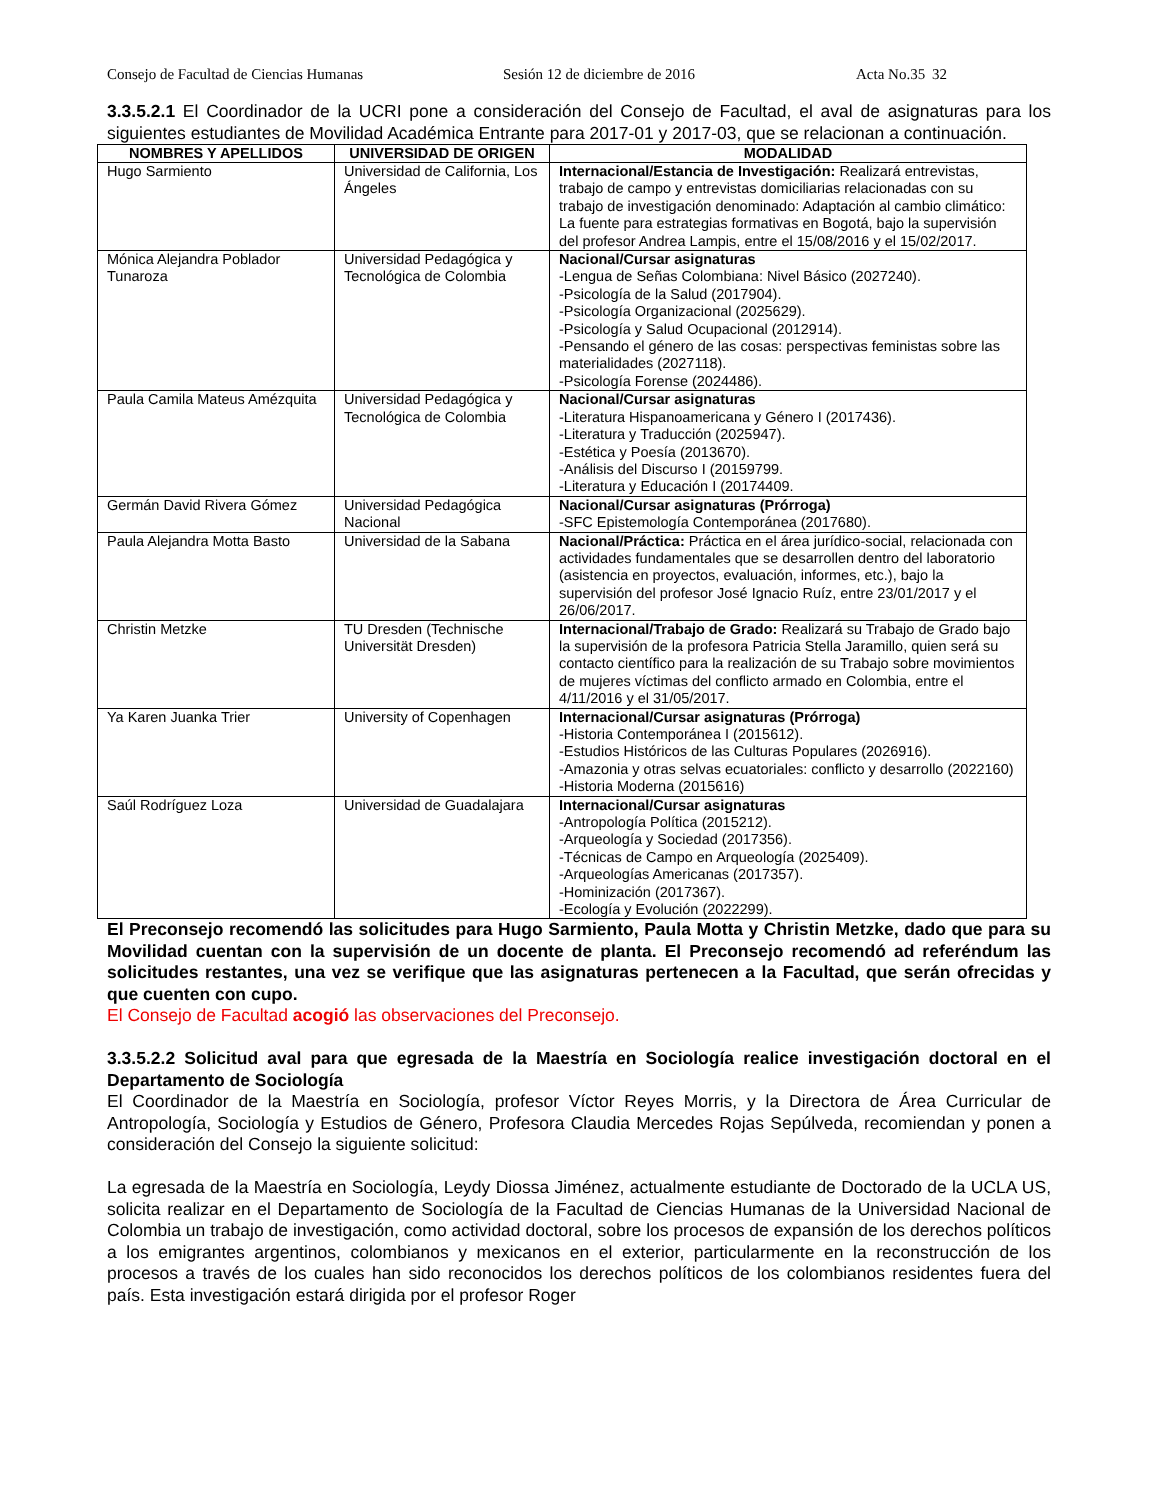Consejo de Facultad de Ciencias Humanas Sesión 12 de diciembre de 2016 Acta No.35 32
3.3.5.2.1 El Coordinador de la UCRI pone a consideración del Consejo de Facultad, el aval de asignaturas para los siguientes estudiantes de Movilidad Académica Entrante para 2017-01 y 2017-03, que se relacionan a continuación.
| NOMBRES Y APELLIDOS | UNIVERSIDAD DE ORIGEN | MODALIDAD |
| --- | --- | --- |
| Hugo Sarmiento | Universidad de California, Los Ángeles | Internacional/Estancia de Investigación: Realizará entrevistas, trabajo de campo y entrevistas domiciliarias relacionadas con su trabajo de investigación denominado: Adaptación al cambio climático: La fuente para estrategias formativas en Bogotá, bajo la supervisión del profesor Andrea Lampis, entre el 15/08/2016 y el 15/02/2017. |
| Mónica Alejandra Poblador Tunaroza | Universidad Pedagógica y Tecnológica de Colombia | Nacional/Cursar asignaturas -Lengua de Señas Colombiana: Nivel Básico (2027240). -Psicología de la Salud (2017904). -Psicología Organizacional (2025629). -Psicología y Salud Ocupacional (2012914). -Pensando el género de las cosas: perspectivas feministas sobre las materialidades (2027118). -Psicología Forense (2024486). |
| Paula Camila Mateus Amézquita | Universidad Pedagógica y Tecnológica de Colombia | Nacional/Cursar asignaturas -Literatura Hispanoamericana y Género I (2017436). -Literatura y Traducción (2025947). -Estética y Poesía (2013670). -Análisis del Discurso I (20159799. -Literatura y Educación I (20174409. |
| Germán David Rivera Gómez | Universidad Pedagógica Nacional | Nacional/Cursar asignaturas (Prórroga) -SFC Epistemología Contemporánea (2017680). |
| Paula Alejandra Motta Basto | Universidad de la Sabana | Nacional/Práctica: Práctica en el área jurídico-social, relacionada con actividades fundamentales que se desarrollen dentro del laboratorio (asistencia en proyectos, evaluación, informes, etc.), bajo la supervisión del profesor José Ignacio Ruíz, entre 23/01/2017 y el 26/06/2017. |
| Christin Metzke | TU Dresden (Technische Universität Dresden) | Internacional/Trabajo de Grado: Realizará su Trabajo de Grado bajo la supervisión de la profesora Patricia Stella Jaramillo, quien será su contacto científico para la realización de su Trabajo sobre movimientos de mujeres víctimas del conflicto armado en Colombia, entre el 4/11/2016 y el 31/05/2017. |
| Ya Karen Juanka Trier | University of Copenhagen | Internacional/Cursar asignaturas (Prórroga) -Historia Contemporánea I (2015612). -Estudios Históricos de las Culturas Populares (2026916). -Amazonia y otras selvas ecuatoriales: conflicto y desarrollo (2022160) -Historia Moderna (2015616) |
| Saúl Rodríguez Loza | Universidad de Guadalajara | Internacional/Cursar asignaturas -Antropología Política (2015212). -Arqueología y Sociedad (2017356). -Técnicas de Campo en Arqueología (2025409). -Arqueologías Americanas (2017357). -Hominización (2017367). -Ecología y Evolución (2022299). |
El Preconsejo recomendó las solicitudes para Hugo Sarmiento, Paula Motta y Christin Metzke, dado que para su Movilidad cuentan con la supervisión de un docente de planta. El Preconsejo recomendó ad referéndum las solicitudes restantes, una vez se verifique que las asignaturas pertenecen a la Facultad, que serán ofrecidas y que cuenten con cupo.
El Consejo de Facultad acogió las observaciones del Preconsejo.
3.3.5.2.2 Solicitud aval para que egresada de la Maestría en Sociología realice investigación doctoral en el Departamento de Sociología
El Coordinador de la Maestría en Sociología, profesor Víctor Reyes Morris, y la Directora de Área Curricular de Antropología, Sociología y Estudios de Género, Profesora Claudia Mercedes Rojas Sepúlveda, recomiendan y ponen a consideración del Consejo la siguiente solicitud:
La egresada de la Maestría en Sociología, Leydy Diossa Jiménez, actualmente estudiante de Doctorado de la UCLA US, solicita realizar en el Departamento de Sociología de la Facultad de Ciencias Humanas de la Universidad Nacional de Colombia un trabajo de investigación, como actividad doctoral, sobre los procesos de expansión de los derechos políticos a los emigrantes argentinos, colombianos y mexicanos en el exterior, particularmente en la reconstrucción de los procesos a través de los cuales han sido reconocidos los derechos políticos de los colombianos residentes fuera del país. Esta investigación estará dirigida por el profesor Roger